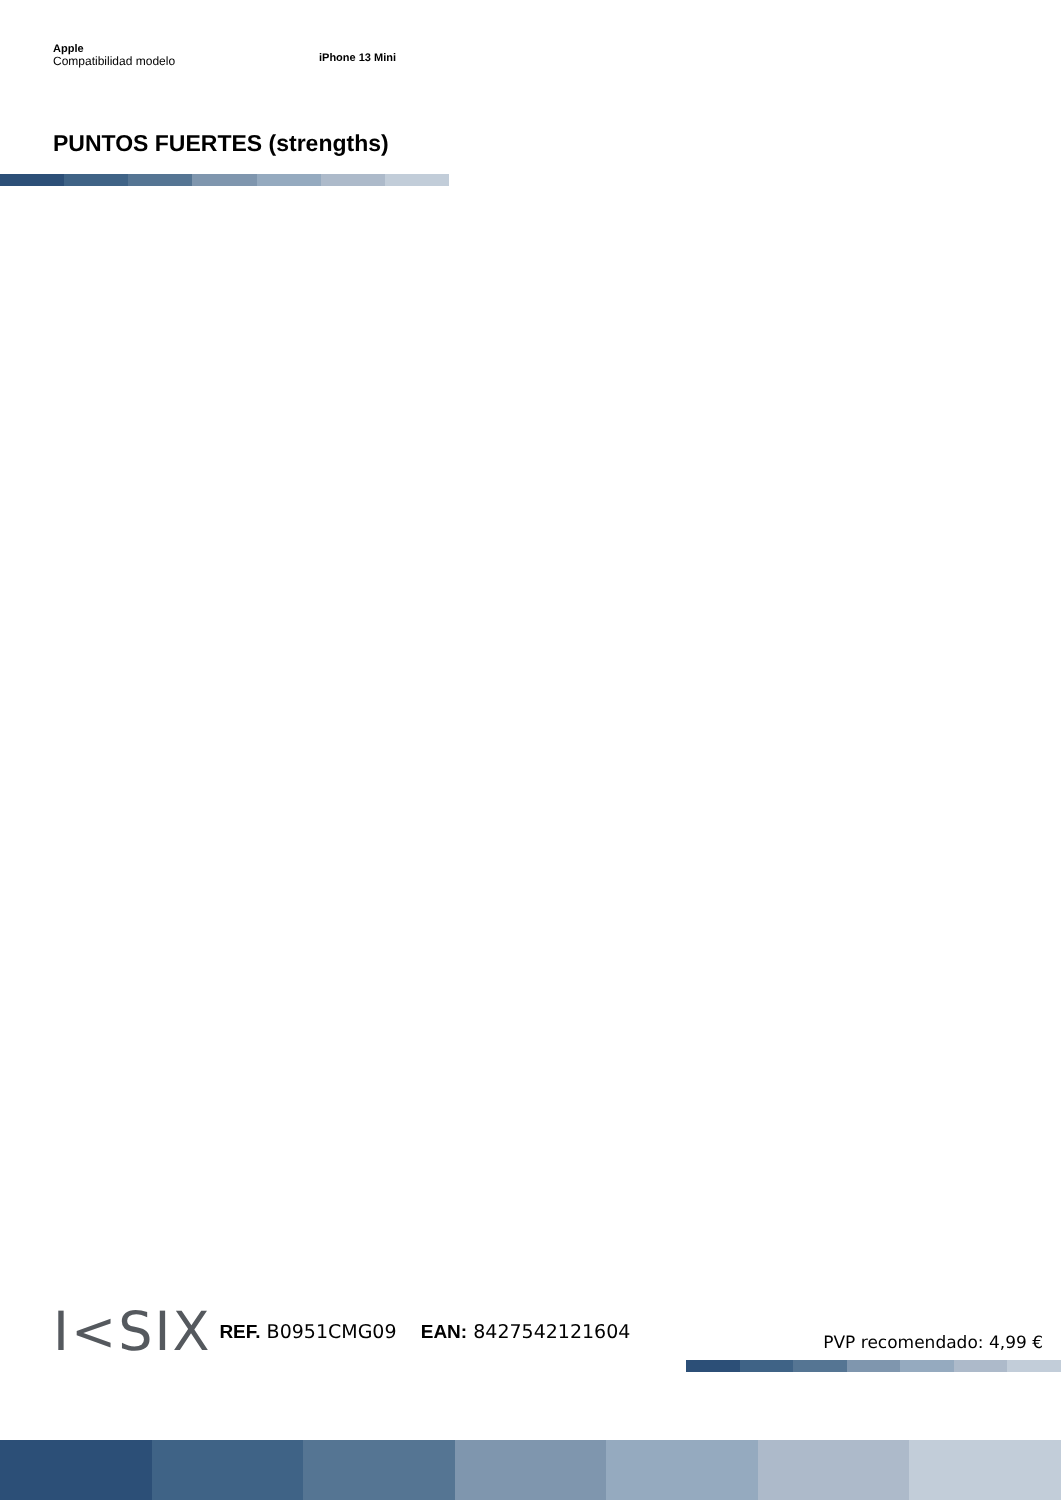Apple
Compatibilidad modelo iPhone 13 Mini
PUNTOS FUERTES (strengths)
I<SIX REF. B0951CMG09 EAN: 8427542121604 PVP recomendado: 4,99 €